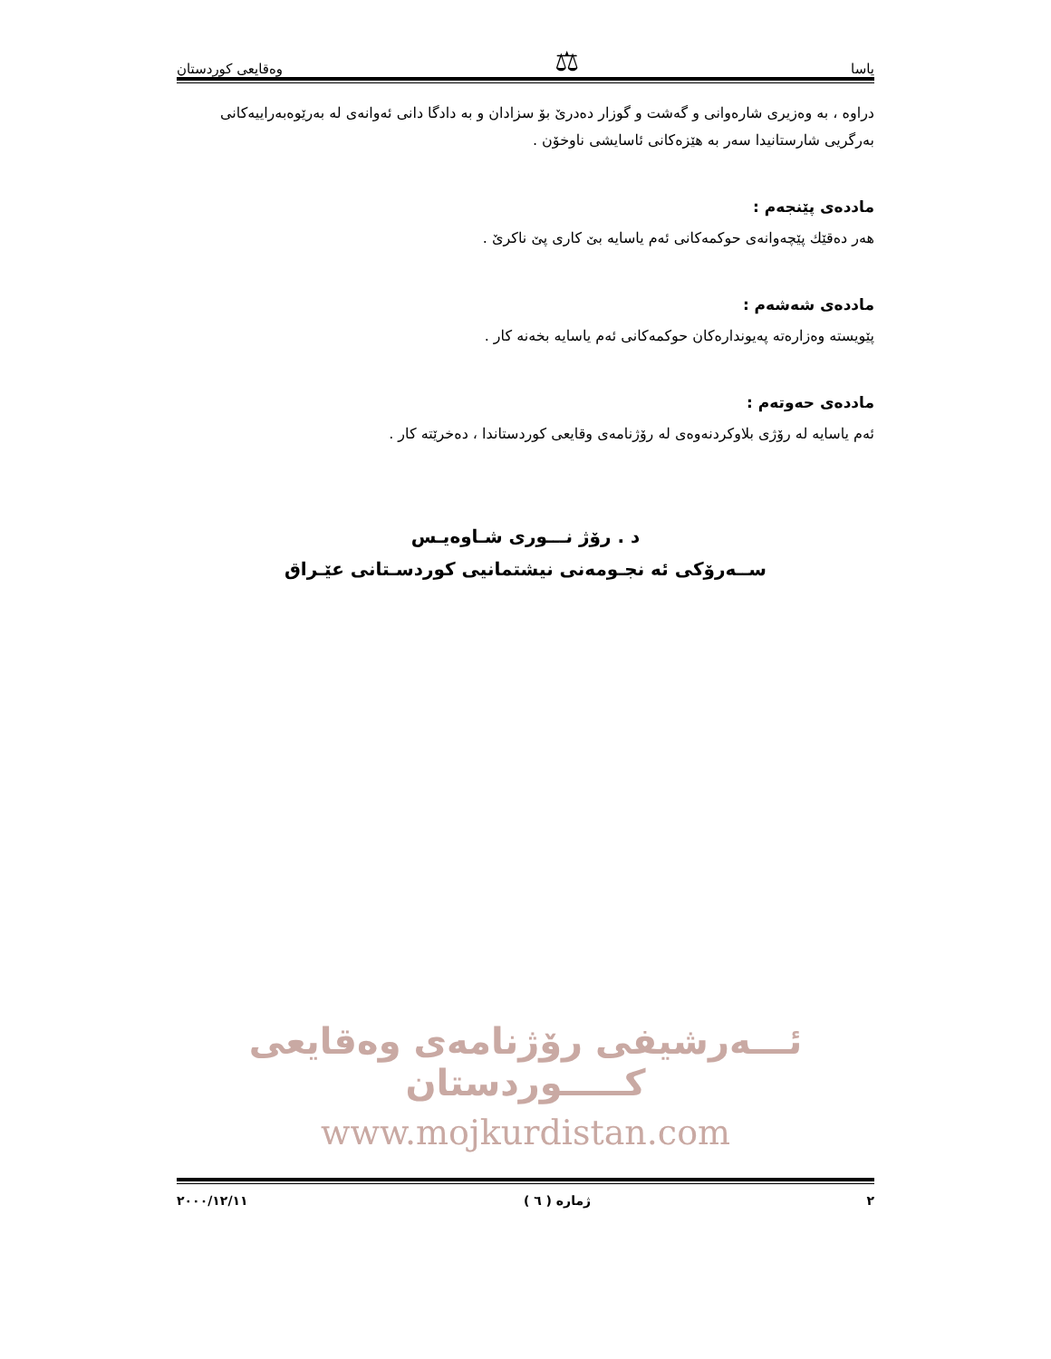یاسا ⚖ وەقایعی کوردستان
دراوه ، به وەزیری شارەوانی و گەشت و گوزار دەدرێ بۆ سزادان و به دادگا دانی ئەوانەی له بەرێوەبەراییەکانی بەرگریی شارستانیدا سەر به هێزەکانی ئاسایشی ناوخۆن .
ماددەی پێنجەم :
هەر دەقێك پێچەوانەی حوکمەکانی ئەم یاسایه بێ کاری پێ ناکرێ .
ماددەی شەشەم :
پێویسته وەزارەته پەیوندارەکان حوکمەکانی ئەم یاسایه بخەنه کار .
ماددەی حەوتەم :
ئەم یاسایه له رۆژی بلاوکردنەوەی له رۆژنامەی وقایعی کوردستاندا ، دەخرێته کار .
د . رۆژ نـــوری شـاوەیـس
ســەرۆکی ئه نجـومەنی نیشتمانیی کوردسـتانی عێـراق
ئـــەرشیفی رۆژنامەی وەقایعی کـــــوردستان
www.mojkurdistan.com
٢ ژمارە ( ٦ ) ٢٠٠٠/١٢/١١